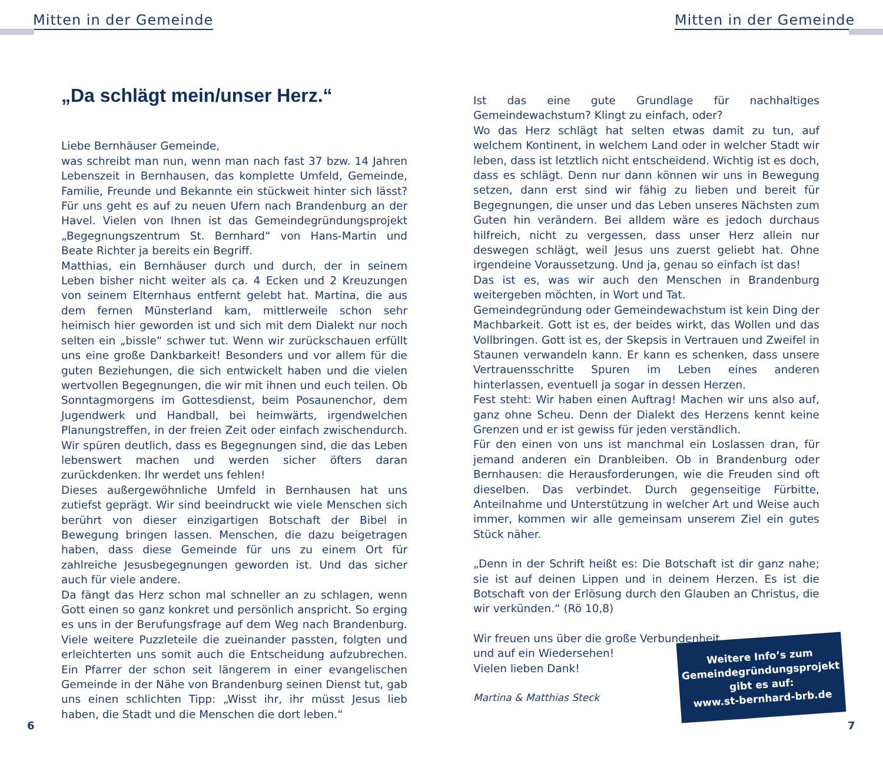Mitten in der Gemeinde Mitten in der Gemeinde
„Da schlägt mein/unser Herz.“
Liebe Bernhäuser Gemeinde,
was schreibt man nun, wenn man nach fast 37 bzw. 14 Jahren Lebenszeit in Bernhausen, das komplette Umfeld, Gemeinde, Familie, Freunde und Bekannte ein stückweit hinter sich lässt? Für uns geht es auf zu neuen Ufern nach Brandenburg an der Havel. Vielen von Ihnen ist das Gemeindegründungsprojekt „Begegnungszentrum St. Bernhard“ von Hans-Martin und Beate Richter ja bereits ein Begriff.
Matthias, ein Bernhäuser durch und durch, der in seinem Leben bisher nicht weiter als ca. 4 Ecken und 2 Kreuzungen von seinem Elternhaus entfernt gelebt hat. Martina, die aus dem fernen Münsterland kam, mittlerweile schon sehr heimisch hier geworden ist und sich mit dem Dialekt nur noch selten ein „bissle“ schwer tut. Wenn wir zurückschauen erfüllt uns eine große Dankbarkeit! Besonders und vor allem für die guten Beziehungen, die sich entwickelt haben und die vielen wertvollen Begegnungen, die wir mit ihnen und euch teilen. Ob Sonntagmorgens im Gottesdienst, beim Posaunenchor, dem Jugendwerk und Handball, bei heimwärts, irgendwelchen Planungstreffen, in der freien Zeit oder einfach zwischendurch. Wir spüren deutlich, dass es Begegnungen sind, die das Leben lebenswert machen und werden sicher öfters daran zurückdenken. Ihr werdet uns fehlen!
Dieses außergewöhnliche Umfeld in Bernhausen hat uns zutiefst geprägt. Wir sind beeindruckt wie viele Menschen sich berührt von dieser einzigartigen Botschaft der Bibel in Bewegung bringen lassen. Menschen, die dazu beigetragen haben, dass diese Gemeinde für uns zu einem Ort für zahlreiche Jesusbegegnungen geworden ist. Und das sicher auch für viele andere.
Da fängt das Herz schon mal schneller an zu schlagen, wenn Gott einen so ganz konkret und persönlich anspricht. So erging es uns in der Berufungsfrage auf dem Weg nach Brandenburg. Viele weitere Puzzleteile die zueinander passten, folgten und erleichterten uns somit auch die Entscheidung aufzubrechen. Ein Pfarrer der schon seit längerem in einer evangelischen Gemeinde in der Nähe von Brandenburg seinen Dienst tut, gab uns einen schlichten Tipp: „Wisst ihr, ihr müsst Jesus lieb haben, die Stadt und die Menschen die dort leben.“
Ist das eine gute Grundlage für nachhaltiges Gemeindewachstum? Klingt zu einfach, oder?
Wo das Herz schlägt hat selten etwas damit zu tun, auf welchem Kontinent, in welchem Land oder in welcher Stadt wir leben, dass ist letztlich nicht entscheidend. Wichtig ist es doch, dass es schlägt. Denn nur dann können wir uns in Bewegung setzen, dann erst sind wir fähig zu lieben und bereit für Begegnungen, die unser und das Leben unseres Nächsten zum Guten hin verändern. Bei alldem wäre es jedoch durchaus hilfreich, nicht zu vergessen, dass unser Herz allein nur deswegen schlägt, weil Jesus uns zuerst geliebt hat. Ohne irgendeine Voraussetzung. Und ja, genau so einfach ist das!
Das ist es, was wir auch den Menschen in Brandenburg weitergeben möchten, in Wort und Tat.
Gemeindegründung oder Gemeindewachstum ist kein Ding der Machbarkeit. Gott ist es, der beides wirkt, das Wollen und das Vollbringen. Gott ist es, der Skepsis in Vertrauen und Zweifel in Staunen verwandeln kann. Er kann es schenken, dass unsere Vertrauensschritte Spuren im Leben eines anderen hinterlassen, eventuell ja sogar in dessen Herzen.
Fest steht: Wir haben einen Auftrag! Machen wir uns also auf, ganz ohne Scheu. Denn der Dialekt des Herzens kennt keine Grenzen und er ist gewiss für jeden verständlich.
Für den einen von uns ist manchmal ein Loslassen dran, für jemand anderen ein Dranbleiben. Ob in Brandenburg oder Bernhausen: die Herausforderungen, wie die Freuden sind oft dieselben. Das verbindet. Durch gegenseitige Fürbitte, Anteilnahme und Unterstützung in welcher Art und Weise auch immer, kommen wir alle gemeinsam unserem Ziel ein gutes Stück näher.
„Denn in der Schrift heißt es: Die Botschaft ist dir ganz nahe; sie ist auf deinen Lippen und in deinem Herzen. Es ist die Botschaft von der Erlösung durch den Glauben an Christus, die wir verkünden.“ (Rö 10,8)
Wir freuen uns über die große Verbundenheit
und auf ein Wiedersehen!
Vielen lieben Dank!
Martina & Matthias Steck
Weitere Info’s zum
Gemeindegründungsprojekt
gibt es auf:
www.st-bernhard-brb.de
6 7